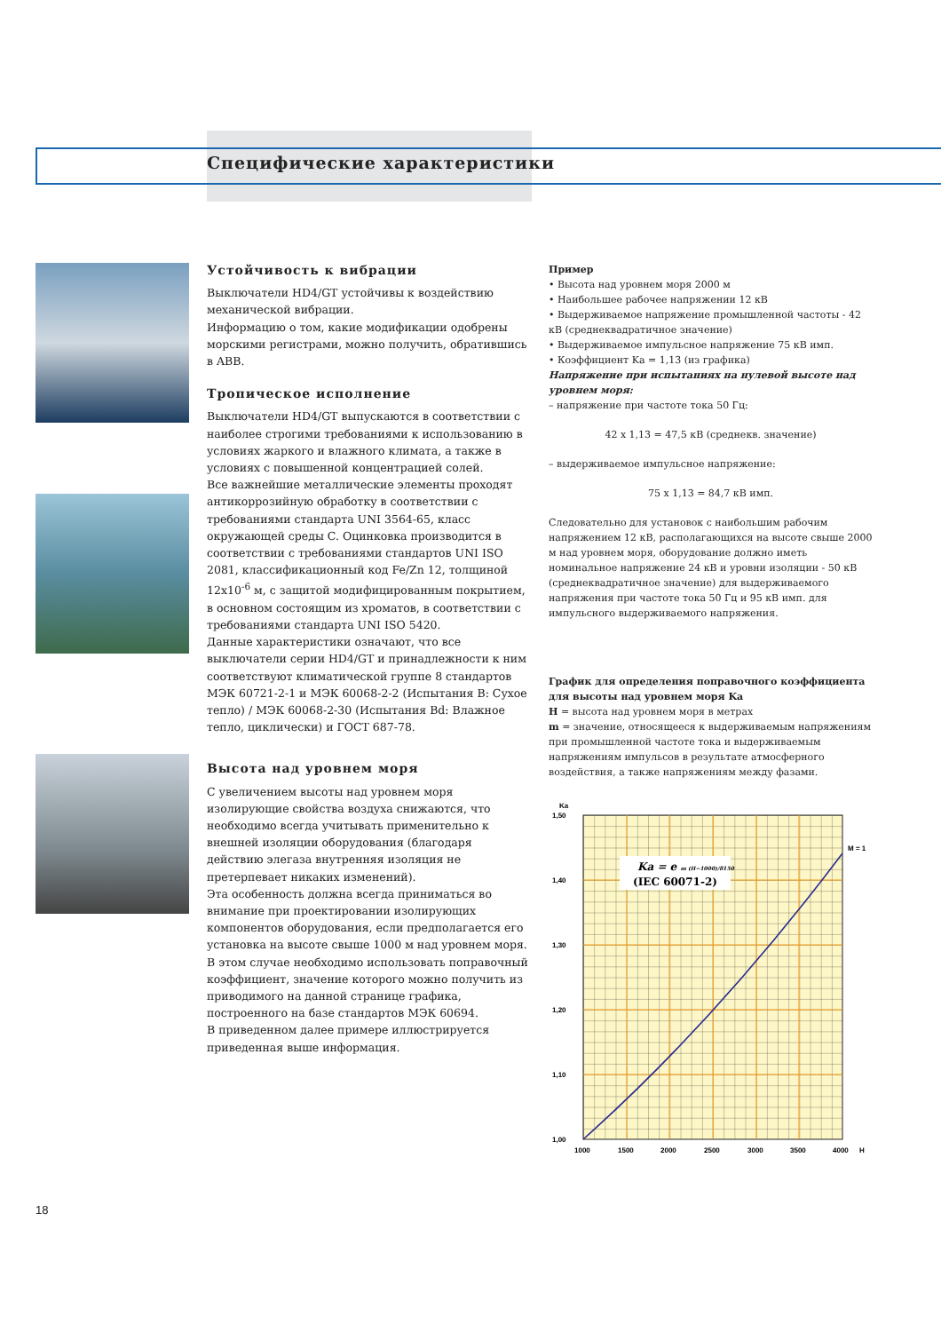Специфические характеристики
Устойчивость к вибрации
Выключатели HD4/GT устойчивы к воздействию механической вибрации.
Информацию о том, какие модификации одобрены морскими регистрами, можно получить, обратившись в ABB.
Тропическое исполнение
Выключатели HD4/GT выпускаются в соответствии с наиболее строгими требованиями к использованию в условиях жаркого и влажного климата, а также в условиях с повышенной концентрацией солей.
Все важнейшие металлические элементы проходят антикоррозийную обработку в соответствии с требованиями стандарта UNI 3564-65, класс окружающей среды C. Оцинковка производится в соответствии с требованиями стандартов UNI ISO 2081, классификационный код Fe/Zn 12, толщиной 12x10<sup>-6</sup> м, с защитой модифицированным покрытием, в основном состоящим из хроматов, в соответствии с требованиями стандарта UNI ISO 5420.
Данные характеристики означают, что все выключатели серии HD4/GT и принадлежности к ним соответствуют климатической группе 8 стандартов МЭК 60721-2-1 и МЭК 60068-2-2 (Испытания B: Сухое тепло) / МЭК 60068-2-30 (Испытания Bd: Влажное тепло, циклически) и ГОСТ 687-78.
Высота над уровнем моря
С увеличением высоты над уровнем моря изолирующие свойства воздуха снижаются, что необходимо всегда учитывать применительно к внешней изоляции оборудования (благодаря действию элегаза внутренняя изоляция не претерпевает никаких изменений).
Эта особенность должна всегда приниматься во внимание при проектировании изолирующих компонентов оборудования, если предполагается его установка на высоте свыше 1000 м над уровнем моря. В этом случае необходимо использовать поправочный коэффициент, значение которого можно получить из приводимого на данной странице графика, построенного на базе стандартов МЭК 60694.
В приведенном далее примере иллюстрируется приведенная выше информация.
Пример
• Высота над уровнем моря 2000 м
• Наибольшее рабочее напряжении 12 кВ
• Выдерживаемое напряжение промышленной частоты - 42 кВ (среднеквадратичное значение)
• Выдерживаемое импульсное напряжение 75 кВ имп.
• Коэффициент Ka = 1,13 (из графика)
Напряжение при испытаниях на нулевой высоте над уровнем моря:
– напряжение при частоте тока 50 Гц:
42 x 1,13 = 47,5 кВ (среднекв. значение)
– выдерживаемое импульсное напряжение:
75 x 1,13 = 84,7 кВ имп.
Следовательно для установок с наибольшим рабочим напряжением 12 кВ, располагающихся на высоте свыше 2000 м над уровнем моря, оборудование должно иметь номинальное напряжение 24 кВ и уровни изоляции - 50 кВ (среднеквадратичное значение) для выдерживаемого напряжения при частоте тока 50 Гц и 95 кВ имп. для импульсного выдерживаемого напряжения.
График для определения поправочного коэффициента для высоты над уровнем моря Ka
H = высота над уровнем моря в метрах
m = значение, относящееся к выдерживаемым напряжениям при промышленной частоте тока и выдерживаемым напряжениям импульсов в результате атмосферного воздействия, а также напряжениям между фазами.
Ka = e m (H−1000)/8150
(IEC 60071-2)
M = 1
Ka
1,50
1,40
1,30
1,20
1,10
1,00
1000
1500
2000
2500
3000
3500
4000
H
18